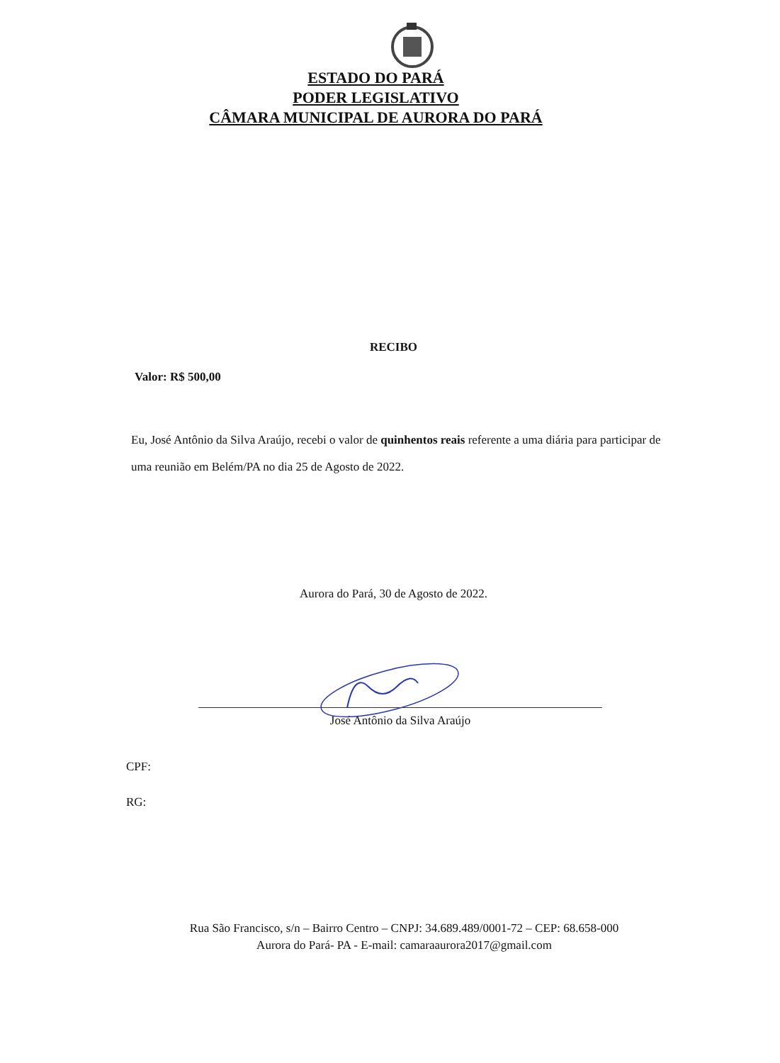ESTADO DO PARÁ
PODER LEGISLATIVO
CÂMARA MUNICIPAL DE AURORA DO PARÁ
RECIBO
Valor: R$ 500,00
Eu, José Antônio da Silva Araújo, recebi o valor de quinhentos reais referente a uma diária para participar de uma reunião em Belém/PA no dia 25 de Agosto de 2022.
Aurora do Pará, 30 de Agosto de 2022.
José Antônio da Silva Araújo
CPF:
RG:
Rua São Francisco, s/n – Bairro Centro – CNPJ: 34.689.489/0001-72 – CEP: 68.658-000
Aurora do Pará- PA - E-mail: camaraaurora2017@gmail.com